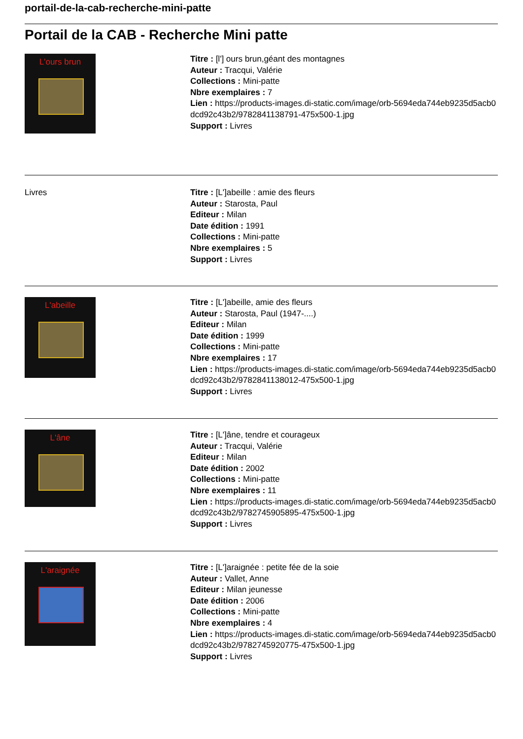portail-de-la-cab-recherche-mini-patte
Portail de la CAB - Recherche Mini patte
L'ours brun
Titre : [l'] ours brun,géant des montagnes
Auteur : Tracqui, Valérie
Collections : Mini-patte
Nbre exemplaires : 7
Lien : https://products-images.di-static.com/image/orb-5694eda744eb9235d5acb0dcd92c43b2/9782841138791-475x500-1.jpg
Support : Livres
Livres Titre : [L']abeille : amie des fleurs
Auteur : Starosta, Paul
Editeur : Milan
Date édition : 1991
Collections : Mini-patte
Nbre exemplaires : 5
Support : Livres
L'abeille
Titre : [L']abeille, amie des fleurs
Auteur : Starosta, Paul (1947-....)
Editeur : Milan
Date édition : 1999
Collections : Mini-patte
Nbre exemplaires : 17
Lien : https://products-images.di-static.com/image/orb-5694eda744eb9235d5acb0dcd92c43b2/9782841138012-475x500-1.jpg
Support : Livres
L'âne
Titre : [L']âne, tendre et courageux
Auteur : Tracqui, Valérie
Editeur : Milan
Date édition : 2002
Collections : Mini-patte
Nbre exemplaires : 11
Lien : https://products-images.di-static.com/image/orb-5694eda744eb9235d5acb0dcd92c43b2/9782745905895-475x500-1.jpg
Support : Livres
L'araignée
Titre : [L']araignée : petite fée de la soie
Auteur : Vallet, Anne
Editeur : Milan jeunesse
Date édition : 2006
Collections : Mini-patte
Nbre exemplaires : 4
Lien : https://products-images.di-static.com/image/orb-5694eda744eb9235d5acb0dcd92c43b2/9782745920775-475x500-1.jpg
Support : Livres